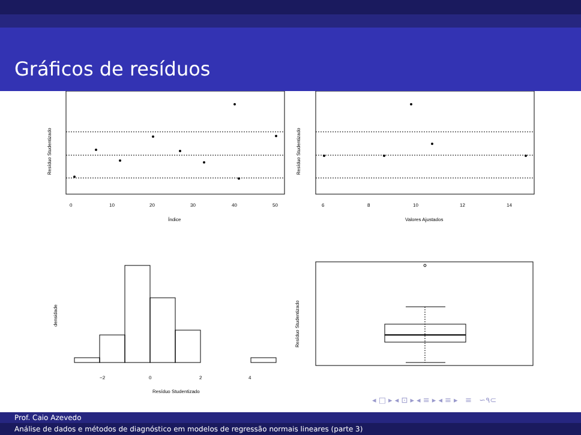Gráficos de resíduos
0
10
20
30
40
50
Índice
6
8
10
12
14
Valores Ajustados
Resíduo Studentizado
Resíduo Studentizado
−2
0
2
4
Resíduo Studentizado
densidade
Resíduo Studentizado
◂ □ ▸ ◂ ⊡ ▸ ◂ ≡ ▸ ◂ ≡ ▸ ≡ ∽۹⊂
Prof. Caio Azevedo
Análise de dados e métodos de diagnóstico em modelos de regressão normais lineares (parte 3)